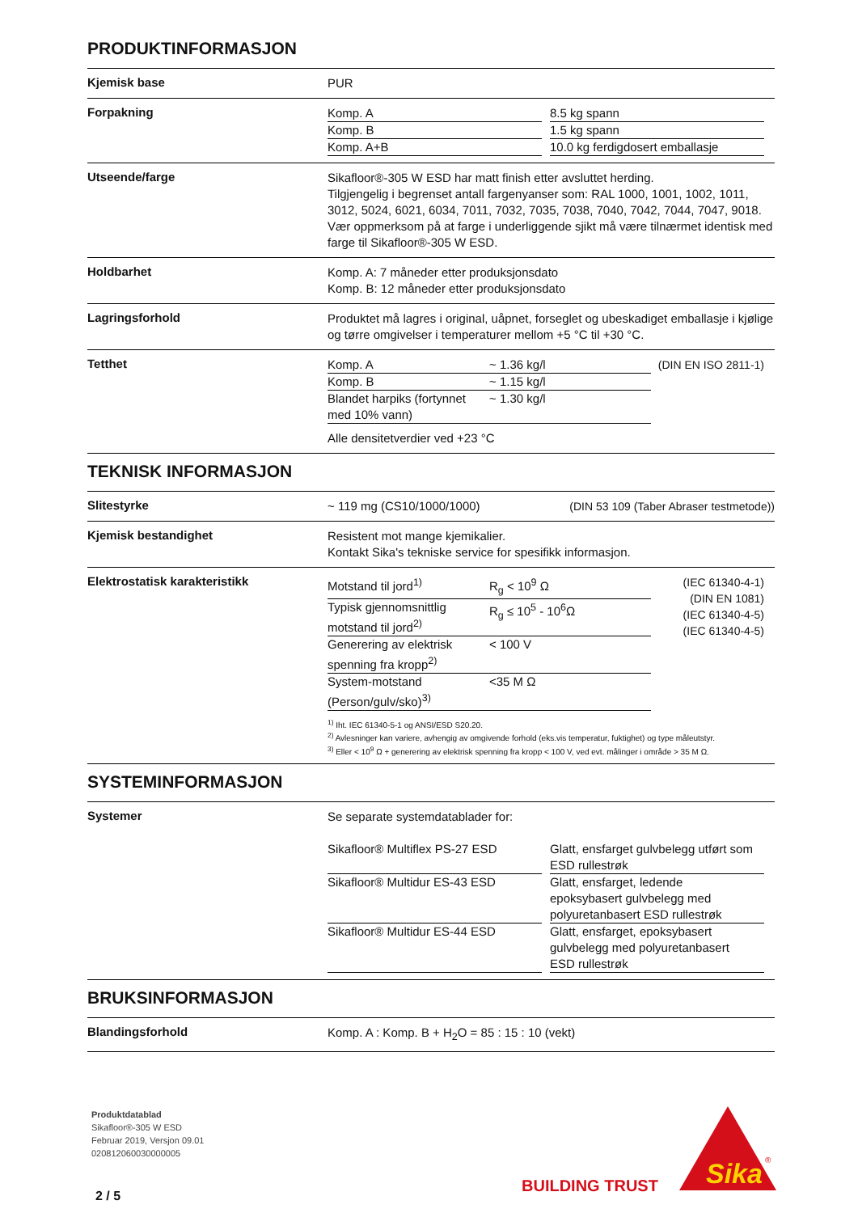PRODUKTINFORMASJON
Kjemisk base
PUR
Forpakning
| Komp. A | | 8.5 kg spann |
| Komp. B | | 1.5 kg spann |
| Komp. A+B | | 10.0 kg ferdigdosert emballasje |
Utseende/farge
Sikafloor®-305 W ESD har matt finish etter avsluttet herding.
Tilgjengelig i begrenset antall fargenyanser som: RAL 1000, 1001, 1002, 1011, 3012, 5024, 6021, 6034, 7011, 7032, 7035, 7038, 7040, 7042, 7044, 7047, 9018.
Vær oppmerksom på at farge i underliggende sjikt må være tilnærmet identisk med farge til Sikafloor®-305 W ESD.
Holdbarhet
Komp. A: 7 måneder etter produksjonsdato
Komp. B: 12 måneder etter produksjonsdato
Lagringsforhold
Produktet må lagres i original, uåpnet, forseglet og ubeskadiget emballasje i kjølige og tørre omgivelser i temperaturer mellom +5 °C til +30 °C.
Tetthet
| Komp. A | ~ 1.36 kg/l | (DIN EN ISO 2811-1) |
| Komp. B | ~ 1.15 kg/l | |
| Blandet harpiks (fortynnet med 10% vann) | ~ 1.30 kg/l | |
Alle densitetverdier ved +23 °C
TEKNISK INFORMASJON
Slitestyrke
~ 119 mg (CS10/1000/1000) (DIN 53 109 (Taber Abraser testmetode))
Kjemisk bestandighet
Resistent mot mange kjemikalier.
Kontakt Sika's tekniske service for spesifikk informasjon.
Elektrostatisk karakteristikk
| Motstand til jord<sup>1)</sup> | R<sub>g</sub> < 10<sup>9</sup> Ω | (IEC 61340-4-1) (DIN EN 1081) (IEC 61340-4-5) (IEC 61340-4-5) |
| Typisk gjennomsnittlig motstand til jord<sup>2)</sup> | R<sub>g</sub> ≤ 10<sup>5</sup> - 10<sup>6</sup>Ω | |
| Generering av elektrisk spenning fra kropp<sup>2)</sup> | < 100 V | |
| System-motstand (Person/gulv/sko)<sup>3)</sup> | <35 M Ω | |
<sup>1)</sup> Iht. IEC 61340-5-1 og ANSI/ESD S20.20.
<sup>2)</sup> Avlesninger kan variere, avhengig av omgivende forhold (eks.vis temperatur, fuktighet) og type måleutstyr.
<sup>3)</sup> Eller < 10<sup>9</sup> Ω + generering av elektrisk spenning fra kropp < 100 V, ved evt. målinger i område > 35 M Ω.
SYSTEMINFORMASJON
Systemer
Se separate systemdatablader for:
| Sikafloor® Multiflex PS-27 ESD | | Glatt, ensfarget gulvbelegg utført som ESD rullestrøk |
| Sikafloor® Multidur ES-43 ESD | | Glatt, ensfarget, ledende epoksybasert gulvbelegg med polyuretanbasert ESD rullestrøk |
| Sikafloor® Multidur ES-44 ESD | | Glatt, ensfarget, epoksybasert gulvbelegg med polyuretanbasert ESD rullestrøk |
BRUKSINFORMASJON
Blandingsforhold
Komp. A : Komp. B + H<sub>2</sub>O = 85 : 15 : 10 (vekt)
Produktdatablad
Sikafloor®-305 W ESD
Februar 2019, Versjon 09.01
020812060030000005
BUILDING TRUST
Sika
®
2 / 5